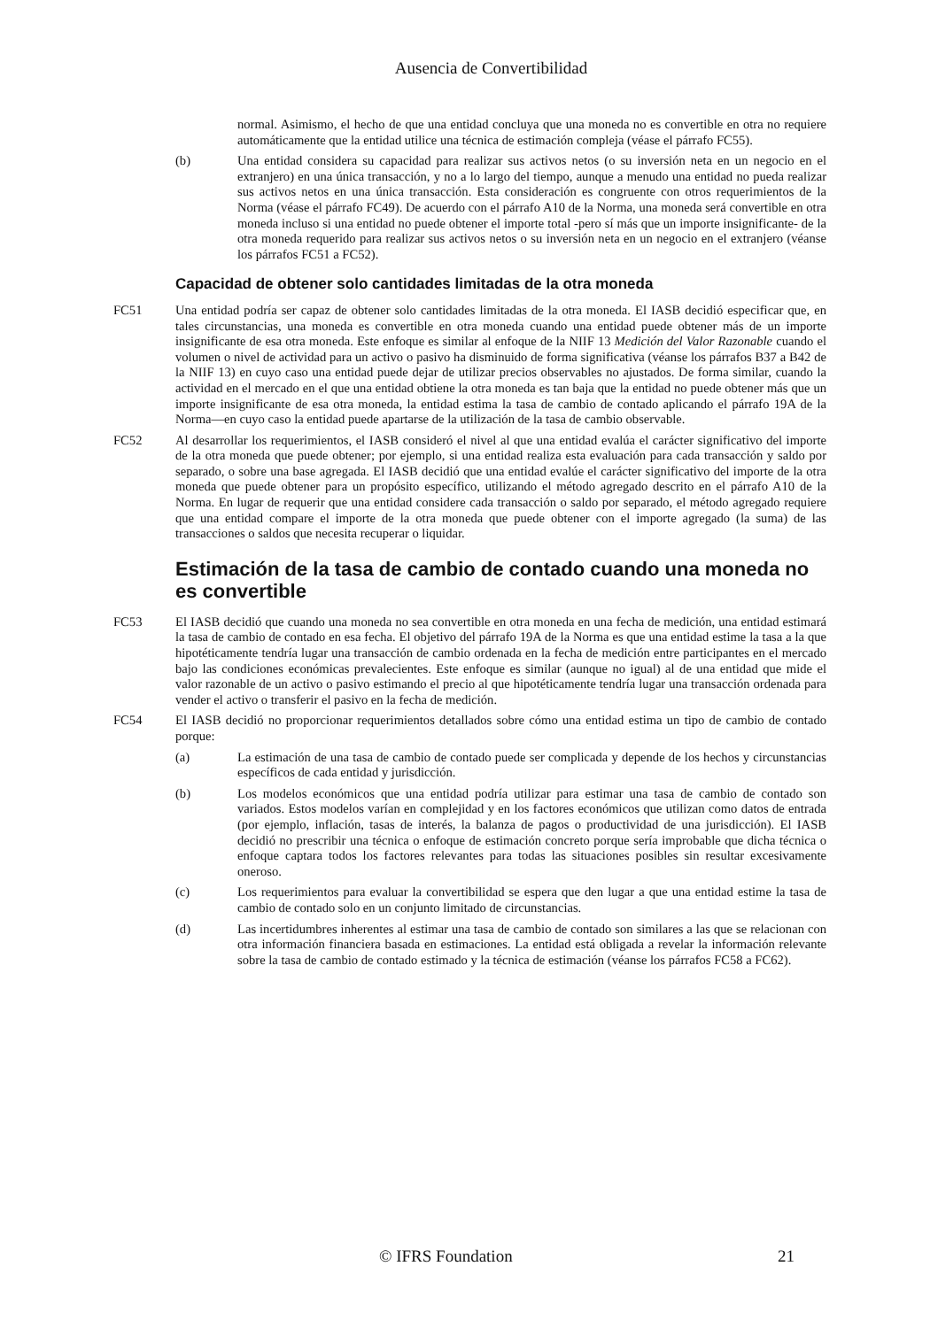Ausencia de Convertibilidad
normal. Asimismo, el hecho de que una entidad concluya que una moneda no es convertible en otra no requiere automáticamente que la entidad utilice una técnica de estimación compleja (véase el párrafo FC55).
(b) Una entidad considera su capacidad para realizar sus activos netos (o su inversión neta en un negocio en el extranjero) en una única transacción, y no a lo largo del tiempo, aunque a menudo una entidad no pueda realizar sus activos netos en una única transacción. Esta consideración es congruente con otros requerimientos de la Norma (véase el párrafo FC49). De acuerdo con el párrafo A10 de la Norma, una moneda será convertible en otra moneda incluso si una entidad no puede obtener el importe total -pero sí más que un importe insignificante- de la otra moneda requerido para realizar sus activos netos o su inversión neta en un negocio en el extranjero (véanse los párrafos FC51 a FC52).
Capacidad de obtener solo cantidades limitadas de la otra moneda
FC51 Una entidad podría ser capaz de obtener solo cantidades limitadas de la otra moneda. El IASB decidió especificar que, en tales circunstancias, una moneda es convertible en otra moneda cuando una entidad puede obtener más de un importe insignificante de esa otra moneda. Este enfoque es similar al enfoque de la NIIF 13 Medición del Valor Razonable cuando el volumen o nivel de actividad para un activo o pasivo ha disminuido de forma significativa (véanse los párrafos B37 a B42 de la NIIF 13) en cuyo caso una entidad puede dejar de utilizar precios observables no ajustados. De forma similar, cuando la actividad en el mercado en el que una entidad obtiene la otra moneda es tan baja que la entidad no puede obtener más que un importe insignificante de esa otra moneda, la entidad estima la tasa de cambio de contado aplicando el párrafo 19A de la Norma—en cuyo caso la entidad puede apartarse de la utilización de la tasa de cambio observable.
FC52 Al desarrollar los requerimientos, el IASB consideró el nivel al que una entidad evalúa el carácter significativo del importe de la otra moneda que puede obtener; por ejemplo, si una entidad realiza esta evaluación para cada transacción y saldo por separado, o sobre una base agregada. El IASB decidió que una entidad evalúe el carácter significativo del importe de la otra moneda que puede obtener para un propósito específico, utilizando el método agregado descrito en el párrafo A10 de la Norma. En lugar de requerir que una entidad considere cada transacción o saldo por separado, el método agregado requiere que una entidad compare el importe de la otra moneda que puede obtener con el importe agregado (la suma) de las transacciones o saldos que necesita recuperar o liquidar.
Estimación de la tasa de cambio de contado cuando una moneda no es convertible
FC53 El IASB decidió que cuando una moneda no sea convertible en otra moneda en una fecha de medición, una entidad estimará la tasa de cambio de contado en esa fecha. El objetivo del párrafo 19A de la Norma es que una entidad estime la tasa a la que hipotéticamente tendría lugar una transacción de cambio ordenada en la fecha de medición entre participantes en el mercado bajo las condiciones económicas prevalecientes. Este enfoque es similar (aunque no igual) al de una entidad que mide el valor razonable de un activo o pasivo estimando el precio al que hipotéticamente tendría lugar una transacción ordenada para vender el activo o transferir el pasivo en la fecha de medición.
FC54 El IASB decidió no proporcionar requerimientos detallados sobre cómo una entidad estima un tipo de cambio de contado porque:
(a) La estimación de una tasa de cambio de contado puede ser complicada y depende de los hechos y circunstancias específicos de cada entidad y jurisdicción.
(b) Los modelos económicos que una entidad podría utilizar para estimar una tasa de cambio de contado son variados. Estos modelos varían en complejidad y en los factores económicos que utilizan como datos de entrada (por ejemplo, inflación, tasas de interés, la balanza de pagos o productividad de una jurisdicción). El IASB decidió no prescribir una técnica o enfoque de estimación concreto porque sería improbable que dicha técnica o enfoque captara todos los factores relevantes para todas las situaciones posibles sin resultar excesivamente oneroso.
(c) Los requerimientos para evaluar la convertibilidad se espera que den lugar a que una entidad estime la tasa de cambio de contado solo en un conjunto limitado de circunstancias.
(d) Las incertidumbres inherentes al estimar una tasa de cambio de contado son similares a las que se relacionan con otra información financiera basada en estimaciones. La entidad está obligada a revelar la información relevante sobre la tasa de cambio de contado estimado y la técnica de estimación (véanse los párrafos FC58 a FC62).
© IFRS Foundation 21